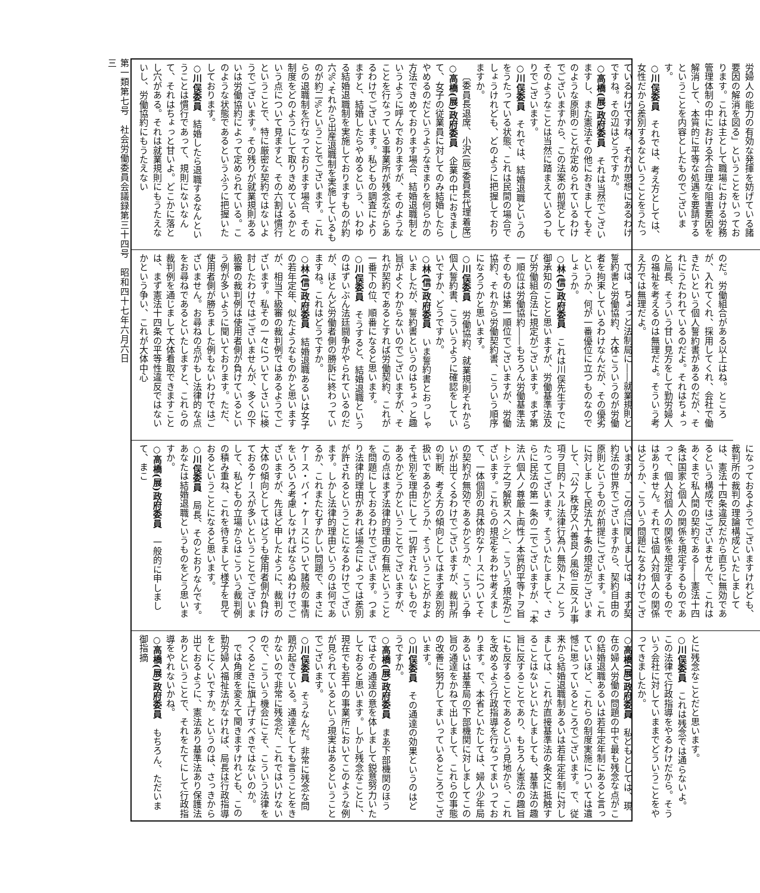労婦人の能力の有効な発揮を妨げている諸要因の解消を図る」ということをいっております。これは主として職場における労務管理体制の中における不合理な阻害要因を解消して、本質的に平等な処遇を要請するということを内容としたものでございます。
○川俣委員　それでは、考え方としては、女性だから差別するなということをうたっているわけですね。それが思想にあるわけですね。その辺はどうですか。
○高橋(展)政府委員　それは当然でございますし、また憲法その他におきましてもそのような原則のことが定められているわけでございますから、この法案の前提としてそのようなことは当然に踏まえているつもりでございます。
○川俣委員　それでは、結婚退職というのをうたっている状態、これは民間の場合でしょうけれども、どのように把握しておりますか。
〔委員長退席、小沢(辰)委員長代理着席〕
○高橋(展)政府委員　企業の中におきまして、女子の従業員に対してのみ結婚したらやめるのだというようなきまりを何らかの方法できめております場合、結婚退職制というように呼んでおりますが、そのようなことを行なっている事業所が残念ながらあるわけでございます。私どもの調査によりますと、結婚したらやめるという、いわゆる結婚退職制を実施しておりますものが約六%、それから出産退職制を実施しているものが約二%ということでございます。これらの退職制を行なっております場合、その制度をどのようにして取りきめているかという点について見ますと、その六割は慣行ということで、特に厳密な契約ではないようでございます。その残りが就業規則あるいは労働協約によって定められている。このような状態であるというふうに把握いたしております。
○川俣委員　結婚したら退職するなんということは慣行であって、規則にないなんて、それはちょっと甘いよ。どこかに落とし穴がある。それは就業規則にもうたえないし、労働協約にもうたえない
のだ。労働組合がある以上はね。ところが、入れてくれ、採用してくれ、会社で働きたいという個人誓約書があるのだが、それにうたわれているのだよ。それはちょっと局長、そういう甘い見方をして勤労婦人の福祉を考えるのは無理だよ。そういう考え方では無理だよ。
では、ちょっと法制局に――就業規則と誓約書と労働協約、大体こういうのが労働者を拘束しているわけなんだが、その優劣というか、何が一番優位に立つものなのでしょうか。
○林(信)政府委員　これは川俣先生すでに御承知のことと思いますが、労働基準法及び労働組合法に規定がございます。まず第一順位は労働協約――もちろん労働基準法そのものは第一順位でございますが、労働協約、それから労働契約書、こういう順序になろうかと思います。
○川俣委員　労働協約、就業規則それから個人誓約書、こういうように確認をしていいですか、どうですか。
○林(信)政府委員　いま誓約書とおっしゃいましたが、誓約書というのはちょっと趣旨がよくわからないのでございますが、それが契約であるとすれば労働契約、これが一番下の位、順番になると思います。
○川俣委員　そうすると、結婚退職というのはずいぶん法廷闘争がやられているのだが、ほとんど労働者側の勝訴に終わっていますね。これはどうですか。
○林(信)政府委員　結婚退職あるいは女子の若年定年、似たようなものかと思いますが、相当下級審の裁判例ではあるようでございます。私その一々についてしさいに検討したわけではございませんが、多くの下級審の裁判例は使用者側が負けているという例が多いように聞いております。ただ、使用者側が勝ちました例もないわけではございません。お尋ねの点がもし法律的な点をお尋ねであるといたしますと、これらの裁判例を通じまして大体看取できますことは、まず憲法十四条の平等性違反ではないかという争い、これが大体中心
になっておるようでございますけれども、裁判所の裁判の理論構成といたしましては、憲法十四条違反だから直ちに無効であるという構成ではございませんで、これはあくまで私人間の契約である――憲法十四条は国家と個人の関係を規定するものであって、個人対個人の関係を規定するものではありません。それでは個人対個人の関係はどうか、こういう問題になるわけでございますが、この点に関しましては、まず契約法の世界でございますから、契約自由の原則というものが前提にございます。これに対しまして民法九十条の規定がございまして、「公ノ秩序又ハ善良ノ風俗ニ反スル事項ヲ目的トスル法律行為ハ無効トス」とうたってございます。そういたしまして、さらに民法の第一条の二でございますが、「本法ハ個人ノ尊厳ト両性ノ本質的平等トヲ旨トシテ之ヲ解釈スヘシ」、こういう規定がございます。これらの規定をあわせ考えまして、一体個別の具体的なケースについてその契約が無効であるかどうか、こういう争いが出てくるわけでございますが、裁判所の判断、考え方の傾向としてはまず差別的扱いであるかどうか、そういうことがおよそ性別を理由にして一切許されないものであるかどうかということでございますが、この点はまず法律的理由の有無ということを問題にしておるわけでございます。つまり法律的理由があれば場合によっては差別が許されるということになるわけでございます。しかし法律的理由というのは何であるか、これまたむずかしい問題で、まさにケース・バイ・ケースについて諸般の事情をいろいろ考慮しなければならぬわけでございますが、先ほど申したように、裁判の大体の傾向としてはどうも使用者側が負けておるケースが多いということでございまして、私どもの立場からはこういう裁判例の積み重ね、これを待ちまして様子を見ておるということになると思います。
○川俣委員　局長、そのとおりなんです。あなたは結婚退職というものをどう思いますか。
○高橋(展)政府委員　一般的に申しまして、まこ
とに残念なことだと思います。
○川俣委員　これは残念では通らないよ。この法律で行政指導をやるわけだから。そういう会社に対していままでどういうことをやってきましたか。
○高橋(展)政府委員　私どもとしては、現在の婦人労働の問題の中で最も残念な点がこの結婚退職あるいは若年定年制にあると言っていいほど、これらの制度実施については遺憾に思っているところでございます。で、従来から結婚退職制あるいは若年定年制に対しましては、これが直接基準法の条文に抵触することはないといたしましても、基準法の趣旨に反することであり、もちろん憲法の趣旨にも反することであるという見地から、これを改めるよう行政指導を行なってまいっております。で、本省といたしては、婦人少年局あるいは基準局の下部機関に対しましてこの旨の通達をかねて出しまして、これらの事態の改善に努力してまいっているところでございます。
○川俣委員　その通達の効果というのはどうですか。
○高橋(展)政府委員　まあ下部機関のほうではその通達の意を体しまして鋭意努力いたしておると思います。しかし残念なことに、現在でも若干の事業所においてこのような例が見られているという現実はあるということでございます。
○川俣委員　そうなんだ。非常に残念な問題が起きている。通達をしても言うことをきかないので非常に残念だ、これではいけないので、こういう機会にこそ、こういう法律をつくるときに旗上げすべきではないのか。
では角度を変えて聞きますけれども、この勤労婦人福祉法がなければ、局長は行政指導をしにくいですか。というのは、さっきから出ておるように、憲法あり基準法あり保護法ありということで、それをたてにして行政指導をやれないかね。
○高橋(展)政府委員　もちろん、ただいま御指摘
第一類第七号　社会労働委員会議録第三十四号　昭和四十七年六月六日
三